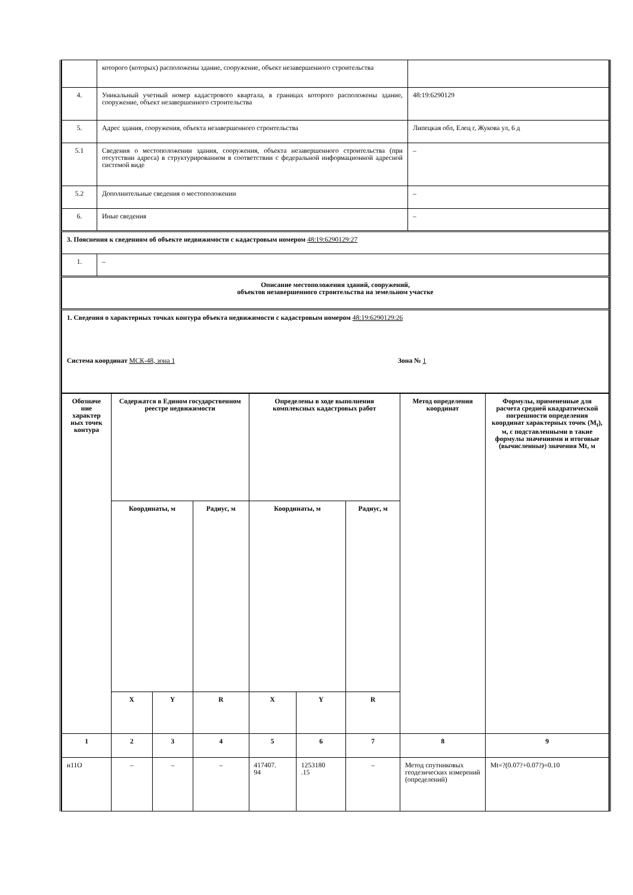| | которого (которых) расположены здание, сооружение, объект незавершенного строительства | |
| 4. | Уникальный учетный номер кадастрового квартала, в границах которого расположены здание, сооружение, объект незавершенного строительства | 48:19:6290129 |
| 5. | Адрес здания, сооружения, объекта незавершенного строительства | Липецкая обл, Елец г, Жукова ул, 6 д |
| 5.1 | Сведения о местоположении здания, сооружения, объекта незавершенного строительства (при отсутствии адреса) в структурированном в соответствии с федеральной информационной адресной системой виде | – |
| 5.2 | Дополнительные сведения о местоположении | – |
| 6. | Иные сведения | – |
| 3. Пояснения к сведениям об объекте недвижимости с кадастровым номером 48:19:6290129:27 | | |
| 1. | – | |
| Описание местоположения зданий, сооружений, объектов незавершенного строительства на земельном участке | | |
| 1. Сведения о характерных точках контура объекта недвижимости с кадастровым номером 48:19:6290129:26 Система координат МСК-48, зона 1 Зона № 1 | | |
| Обозначе ние характер ных точек контура | Содержатся в Едином государственном реестре недвижимости | | | Определены в ходе выполнения комплексных кадастровых работ | | | Метод определения координат | Формулы, примененные для расчета средней квадратической погрешности определения координат характерных точек (M<sub>t</sub>), м, с подставленными в такие формулы значениями и итоговые (вычисленные) значения Mt, м |
| --- | --- | --- | --- | --- | --- | --- | --- | --- |
| | Координаты, м | | Радиус, м | Координаты, м | | Радиус, м | | |
| | X | Y | R | X | Y | R | | |
| 1 | 2 | 3 | 4 | 5 | 6 | 7 | 8 | 9 |
| н11О | – | – | – | 417407. 94 | 1253180 .15 | – | Метод спутниковых геодезических измерений (определений) | Mt=?(0.07?+0.07?)=0.10 |